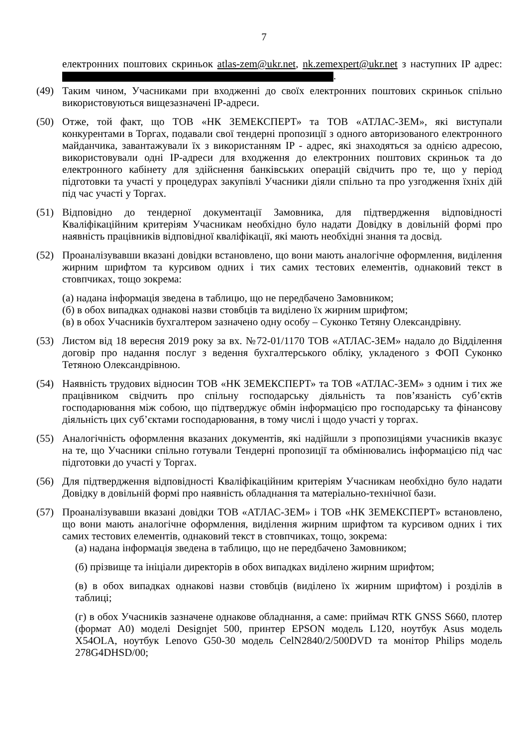7
електронних поштових скриньок atlas-zem@ukr.net, nk.zemexpert@ukr.net з наступних IP адрес: .
(49) Таким чином, Учасниками при входженні до своїх електронних поштових скриньок спільно використовуються вищезазначені IP-адреси.
(50) Отже, той факт, що ТОВ «НК ЗЕМЕКСПЕРТ» та ТОВ «АТЛАС-ЗЕМ», які виступали конкурентами в Торгах, подавали свої тендерні пропозиції з одного авторизованого електронного майданчика, завантажували їх з використанням IP - адрес, які знаходяться за однією адресою, використовували одні IP-адреси для входження до електронних поштових скриньок та до електронного кабінету для здійснення банківських операцій свідчить про те, що у період підготовки та участі у процедурах закупівлі Учасники діяли спільно та про узгодження їхніх дій під час участі у Торгах.
(51) Відповідно до тендерної документації Замовника, для підтвердження відповідності Кваліфікаційним критеріям Учасникам необхідно було надати Довідку в довільній формі про наявність працівників відповідної кваліфікації, які мають необхідні знання та досвід.
(52) Проаналізувавши вказані довідки встановлено, що вони мають аналогічне оформлення, виділення жирним шрифтом та курсивом одних і тих самих тестових елементів, однаковий текст в стовпчиках, тощо зокрема:
(а) надана інформація зведена в таблицю, що не передбачено Замовником;
(б) в обох випадках однакові назви стовбців та виділено їх жирним шрифтом;
(в) в обох Учасників бухгалтером зазначено одну особу – Суконко Тетяну Олександрівну.
(53) Листом від 18 вересня 2019 року за вх. №72-01/1170 ТОВ «АТЛАС-ЗЕМ» надало до Відділення договір про надання послуг з ведення бухгалтерського обліку, укладеного з ФОП Суконко Тетяною Олександрівною.
(54) Наявність трудових відносин ТОВ «НК ЗЕМЕКСПЕРТ» та ТОВ «АТЛАС-ЗЕМ» з одним і тих же працівником свідчить про спільну господарську діяльність та пов’язаність суб’єктів господарювання між собою, що підтверджує обмін інформацією про господарську та фінансову діяльність цих суб’єктами господарювання, в тому числі і щодо участі у торгах.
(55) Аналогічність оформлення вказаних документів, які надійшли з пропозиціями учасників вказує на те, що Учасники спільно готували Тендерні пропозиції та обмінювались інформацією під час підготовки до участі у Торгах.
(56) Для підтвердження відповідності Кваліфікаційним критеріям Учасникам необхідно було надати Довідку в довільній формі про наявність обладнання та матеріально-технічної бази.
(57) Проаналізувавши вказані довідки ТОВ «АТЛАС-ЗЕМ» і ТОВ «НК ЗЕМЕКСПЕРТ» встановлено, що вони мають аналогічне оформлення, виділення жирним шрифтом та курсивом одних і тих самих тестових елементів, однаковий текст в стовпчиках, тощо, зокрема:
(а) надана інформація зведена в таблицю, що не передбачено Замовником;
(б) прізвище та ініціали директорів в обох випадках виділено жирним шрифтом;
(в) в обох випадках однакові назви стовбців (виділено їх жирним шрифтом) і розділів в таблиці;
(г) в обох Учасників зазначене однакове обладнання, а саме: приймач RTK GNSS S660, плотер (формат А0) моделі Designjet 500, принтер EPSON модель L120, ноутбук Asus модель X54OLA, ноутбук Lenovo G50-30 модель CelN2840/2/500DVD та монітор Philips модель 278G4DHSD/00;